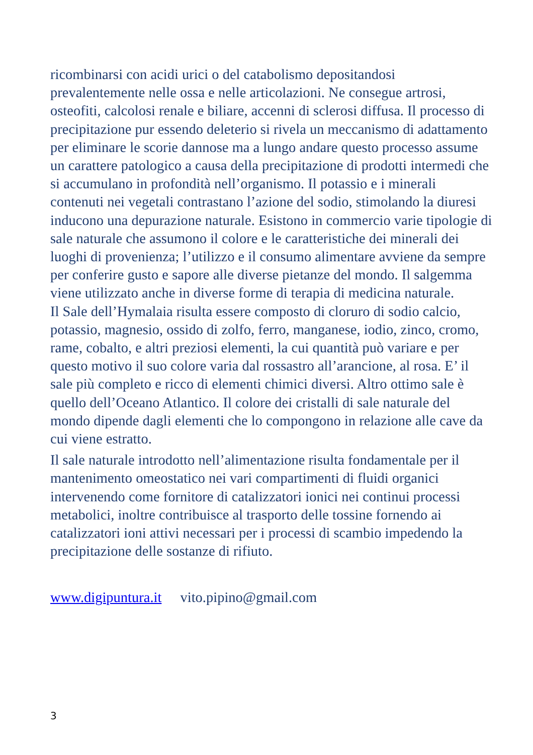ricombinarsi con acidi urici o del catabolismo depositandosi prevalentemente nelle ossa e nelle articolazioni. Ne consegue artrosi, osteofiti, calcolosi renale e biliare, accenni di sclerosi diffusa. Il processo di precipitazione pur essendo deleterio si rivela un meccanismo di adattamento per eliminare le scorie dannose ma a lungo andare questo processo assume un carattere patologico a causa della precipitazione di prodotti intermedi che si accumulano in profondità nell’organismo. Il potassio e i minerali contenuti nei vegetali contrastano l’azione del sodio, stimolando la diuresi inducono una depurazione naturale. Esistono in commercio varie tipologie di sale naturale che assumono il colore e le caratteristiche dei minerali dei luoghi di provenienza; l’utilizzo e il consumo alimentare avviene da sempre per conferire gusto e sapore alle diverse pietanze del mondo. Il salgemma viene utilizzato anche in diverse forme di terapia di medicina naturale.
Il Sale dell’Hymalaia risulta essere composto di cloruro di sodio calcio, potassio, magnesio, ossido di zolfo, ferro, manganese, iodio, zinco, cromo, rame, cobalto, e altri preziosi elementi, la cui quantità può variare e per questo motivo il suo colore varia dal rossastro all’arancione, al rosa. E’ il sale più completo e ricco di elementi chimici diversi. Altro ottimo sale è quello dell’Oceano Atlantico. Il colore dei cristalli di sale naturale del mondo dipende dagli elementi che lo compongono in relazione alle cave da cui viene estratto.
Il sale naturale introdotto nell’alimentazione risulta fondamentale per il mantenimento omeostatico nei vari compartimenti di fluidi organici intervenendo come fornitore di catalizzatori ionici nei continui processi metabolici, inoltre contribuisce al trasporto delle tossine fornendo ai catalizzatori ioni attivi necessari per i processi di scambio impedendo la precipitazione delle sostanze di rifiuto.
www.digipuntura.it vito.pipino@gmail.com
3